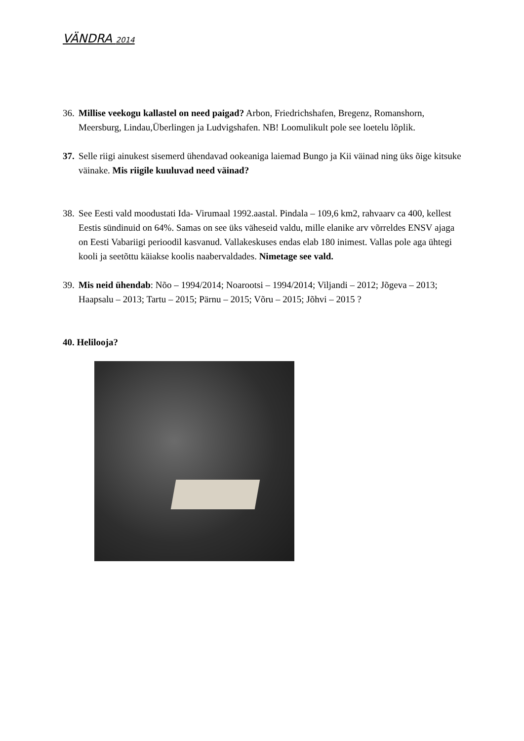VÄNDRA 2014
36. Millise veekogu kallastel on need paigad? Arbon, Friedrichshafen, Bregenz, Romanshorn, Meersburg, Lindau,Überlingen ja Ludvigshafen. NB! Loomulikult pole see loetelu lõplik.
37. Selle riigi ainukest sisemerd ühendavad ookeaniga laiemad Bungo ja Kii väinad ning üks õige kitsuke väinake. Mis riigile kuuluvad need väinad?
38. See Eesti vald moodustati Ida- Virumaal 1992.aastal. Pindala – 109,6 km2, rahvaarv ca 400, kellest Eestis sündinuid on 64%. Samas on see üks väheseid valdu, mille elanike arv võrreldes ENSV ajaga on Eesti Vabariigi perioodil kasvanud. Vallakeskuses endas elab 180 inimest. Vallas pole aga ühtegi kooli ja seetõttu käiakse koolis naabervaldades. Nimetage see vald.
39. Mis neid ühendab: Nõo – 1994/2014; Noarootsi – 1994/2014; Viljandi – 2012; Jõgeva – 2013; Haapsalu – 2013; Tartu – 2015; Pärnu – 2015; Võru – 2015; Jõhvi – 2015 ?
40. Helilooja?